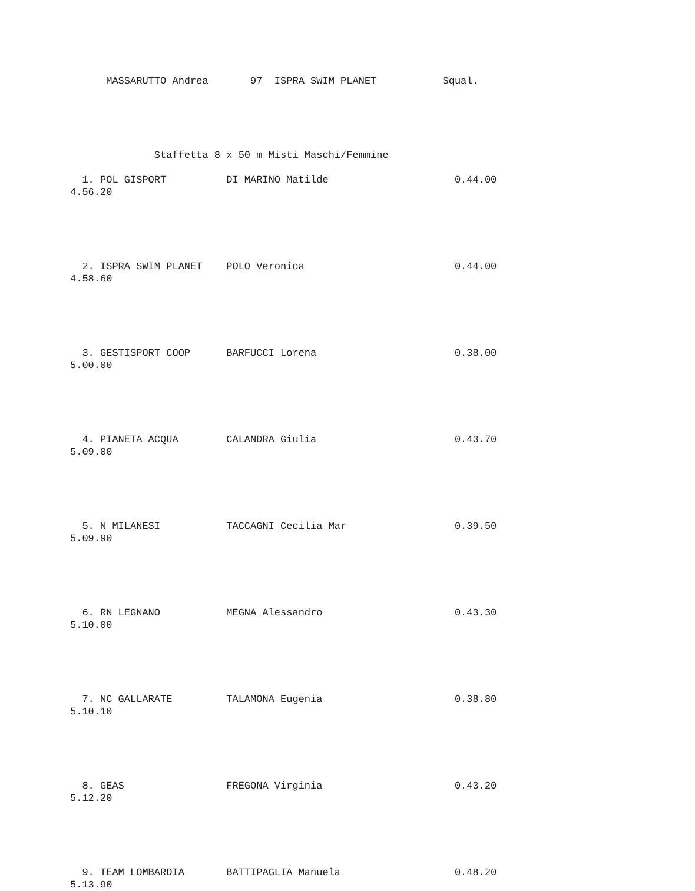MASSARUTTO Andrea       97  ISPRA SWIM PLANET           Squal.





              Staffetta 8 x 50 m Misti Maschi/Femmine

  1. POL GISPORT          DI MARINO Matilde                     0.44.00
4.56.20





  2. ISPRA SWIM PLANET    POLO Veronica                         0.44.00
4.58.60





  3. GESTISPORT COOP      BARFUCCI Lorena                       0.38.00
5.00.00





  4. PIANETA ACQUA        CALANDRA Giulia                       0.43.70
5.09.00





  5. N MILANESI           TACCAGNI Cecilia Mar                  0.39.50
5.09.90





  6. RN LEGNANO           MEGNA Alessandro                      0.43.30
5.10.00





  7. NC GALLARATE         TALAMONA Eugenia                      0.38.80
5.10.10





  8. GEAS                 FREGONA Virginia                      0.43.20
5.12.20





  9. TEAM LOMBARDIA       BATTIPAGLIA Manuela                   0.48.20
5.13.90